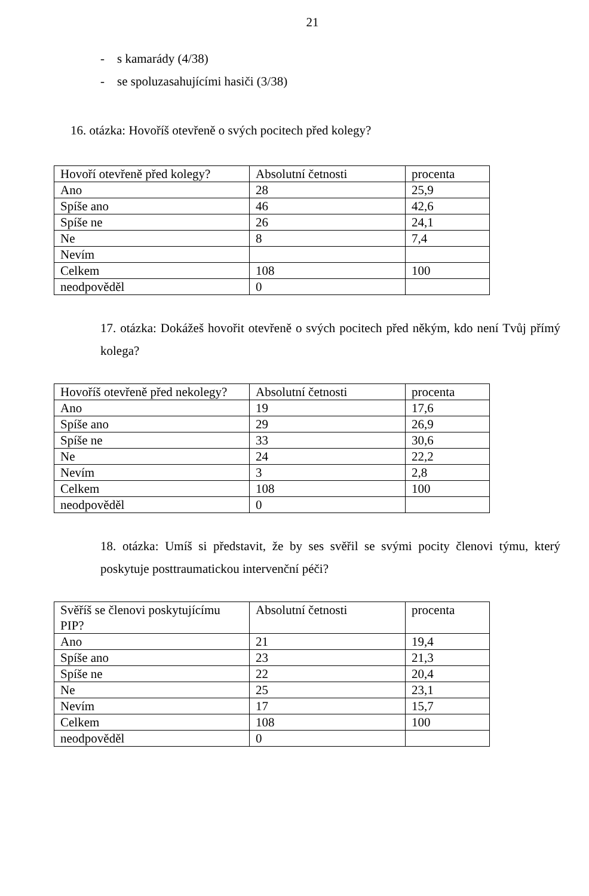21
- s kamarády (4/38)
- se spoluzasahujícími hasiči (3/38)
16. otázka: Hovoříš otevřeně o svých pocitech před kolegy?
| Hovoří otevřeně před kolegy? | Absolutní četnosti | procenta |
| Ano | 28 | 25,9 |
| Spíše ano | 46 | 42,6 |
| Spíše ne | 26 | 24,1 |
| Ne | 8 | 7,4 |
| Nevím | | |
| Celkem | 108 | 100 |
| neodpověděl | 0 | |
17. otázka: Dokážeš hovořit otevřeně o svých pocitech před někým, kdo není Tvůj přímý kolega?
| Hovoříš otevřeně před nekolegy? | Absolutní četnosti | procenta |
| Ano | 19 | 17,6 |
| Spíše ano | 29 | 26,9 |
| Spíše ne | 33 | 30,6 |
| Ne | 24 | 22,2 |
| Nevím | 3 | 2,8 |
| Celkem | 108 | 100 |
| neodpověděl | 0 | |
18. otázka: Umíš si představit, že by ses svěřil se svými pocity členovi týmu, který poskytuje posttraumatickou intervenční péči?
| Svěříš se členovi poskytujícímu PIP? | Absolutní četnosti | procenta |
| Ano | 21 | 19,4 |
| Spíše ano | 23 | 21,3 |
| Spíše ne | 22 | 20,4 |
| Ne | 25 | 23,1 |
| Nevím | 17 | 15,7 |
| Celkem | 108 | 100 |
| neodpověděl | 0 | |